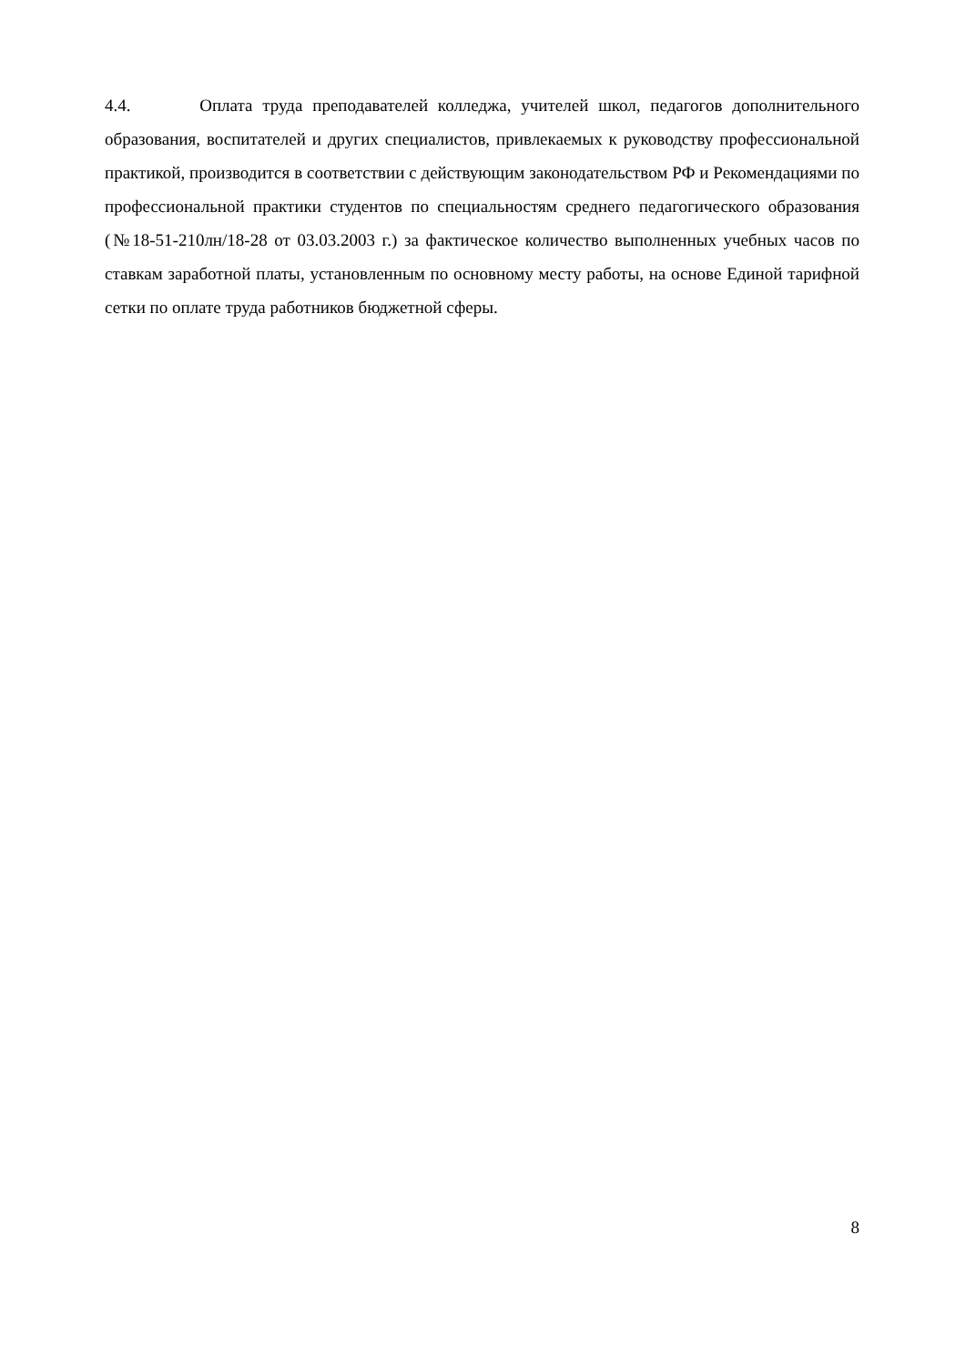4.4. Оплата труда преподавателей колледжа, учителей школ, педагогов дополнительного образования, воспитателей и других специалистов, привлекаемых к руководству профессиональной практикой, производится в соответствии с действующим законодательством РФ и Рекомендациями по профессиональной практики студентов по специальностям среднего педагогического образования (№18-51-210лн/18-28 от 03.03.2003 г.) за фактическое количество выполненных учебных часов по ставкам заработной платы, установленным по основному месту работы, на основе Единой тарифной сетки по оплате труда работников бюджетной сферы.
8